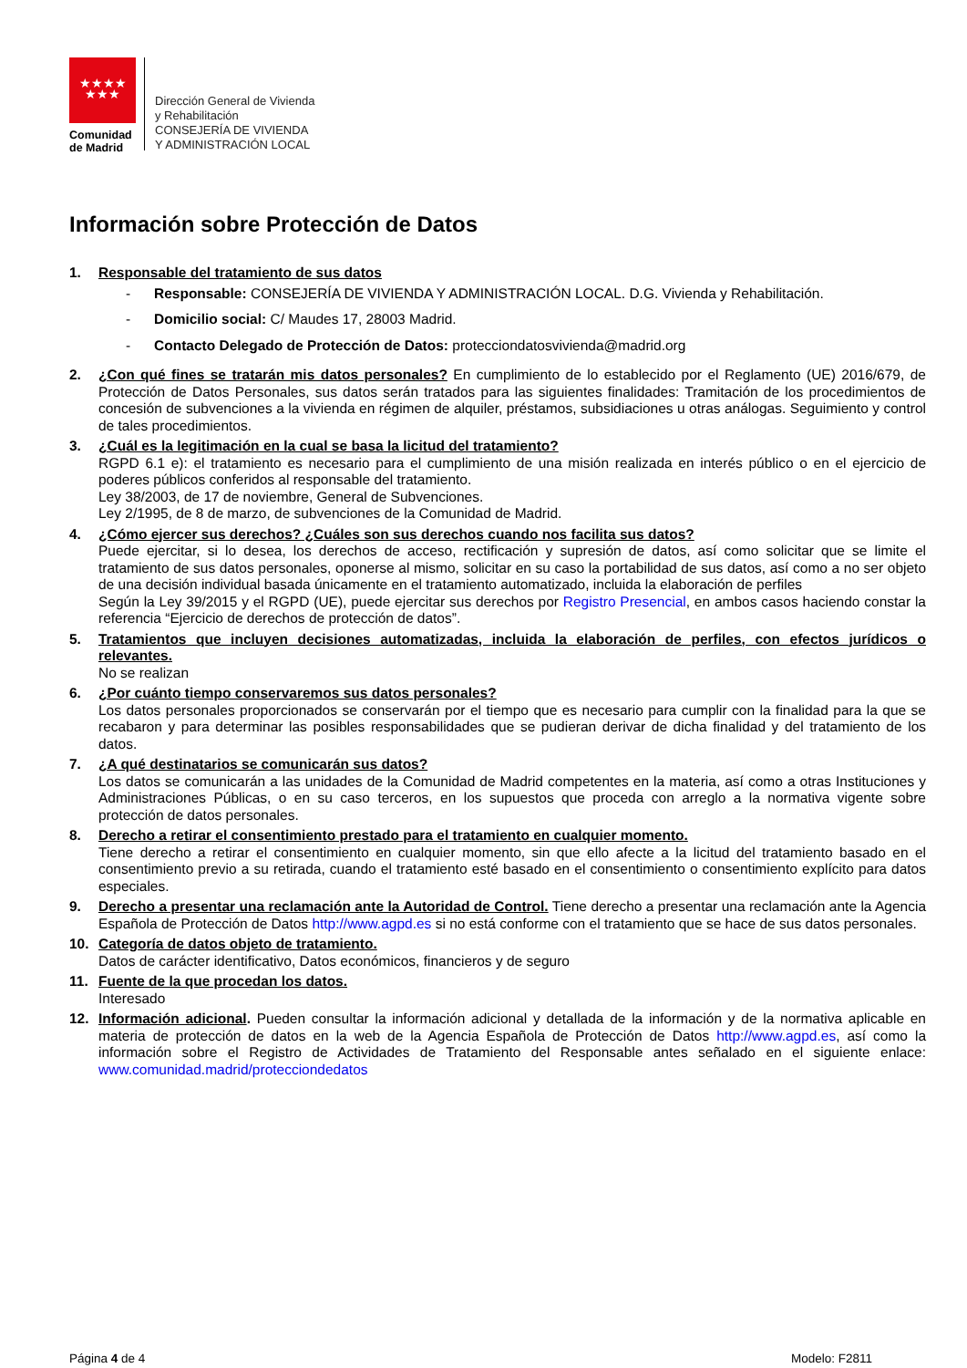★★★★
★★★
Comunidad
de Madrid
Dirección General de Vivienda
y Rehabilitación
CONSEJERÍA DE VIVIENDA
Y ADMINISTRACIÓN LOCAL
Información sobre Protección de Datos
1. Responsable del tratamiento de sus datos
- Responsable: CONSEJERÍA DE VIVIENDA Y ADMINISTRACIÓN LOCAL. D.G. Vivienda y Rehabilitación.
- Domicilio social: C/ Maudes 17, 28003 Madrid.
- Contacto Delegado de Protección de Datos: protecciondatosvivienda@madrid.org
2. ¿Con qué fines se tratarán mis datos personales? En cumplimiento de lo establecido por el Reglamento (UE) 2016/679, de Protección de Datos Personales, sus datos serán tratados para las siguientes finalidades: Tramitación de los procedimientos de concesión de subvenciones a la vivienda en régimen de alquiler, préstamos, subsidiaciones u otras análogas. Seguimiento y control de tales procedimientos.
3. ¿Cuál es la legitimación en la cual se basa la licitud del tratamiento?
RGPD 6.1 e): el tratamiento es necesario para el cumplimiento de una misión realizada en interés público o en el ejercicio de poderes públicos conferidos al responsable del tratamiento.
Ley 38/2003, de 17 de noviembre, General de Subvenciones.
Ley 2/1995, de 8 de marzo, de subvenciones de la Comunidad de Madrid.
4. ¿Cómo ejercer sus derechos? ¿Cuáles son sus derechos cuando nos facilita sus datos?
Puede ejercitar, si lo desea, los derechos de acceso, rectificación y supresión de datos, así como solicitar que se limite el tratamiento de sus datos personales, oponerse al mismo, solicitar en su caso la portabilidad de sus datos, así como a no ser objeto de una decisión individual basada únicamente en el tratamiento automatizado, incluida la elaboración de perfiles
Según la Ley 39/2015 y el RGPD (UE), puede ejercitar sus derechos por Registro Presencial, en ambos casos haciendo constar la referencia “Ejercicio de derechos de protección de datos”.
5. Tratamientos que incluyen decisiones automatizadas, incluida la elaboración de perfiles, con efectos jurídicos o relevantes.
No se realizan
6. ¿Por cuánto tiempo conservaremos sus datos personales?
Los datos personales proporcionados se conservarán por el tiempo que es necesario para cumplir con la finalidad para la que se recabaron y para determinar las posibles responsabilidades que se pudieran derivar de dicha finalidad y del tratamiento de los datos.
7. ¿A qué destinatarios se comunicarán sus datos?
Los datos se comunicarán a las unidades de la Comunidad de Madrid competentes en la materia, así como a otras Instituciones y Administraciones Públicas, o en su caso terceros, en los supuestos que proceda con arreglo a la normativa vigente sobre protección de datos personales.
8. Derecho a retirar el consentimiento prestado para el tratamiento en cualquier momento.
Tiene derecho a retirar el consentimiento en cualquier momento, sin que ello afecte a la licitud del tratamiento basado en el consentimiento previo a su retirada, cuando el tratamiento esté basado en el consentimiento o consentimiento explícito para datos especiales.
9. Derecho a presentar una reclamación ante la Autoridad de Control. Tiene derecho a presentar una reclamación ante la Agencia Española de Protección de Datos http://www.agpd.es si no está conforme con el tratamiento que se hace de sus datos personales.
10. Categoría de datos objeto de tratamiento.
Datos de carácter identificativo, Datos económicos, financieros y de seguro
11. Fuente de la que procedan los datos.
Interesado
12. Información adicional. Pueden consultar la información adicional y detallada de la información y de la normativa aplicable en materia de protección de datos en la web de la Agencia Española de Protección de Datos http://www.agpd.es, así como la información sobre el Registro de Actividades de Tratamiento del Responsable antes señalado en el siguiente enlace: www.comunidad.madrid/protecciondedatos
Página 4 de 4 Modelo: F2811